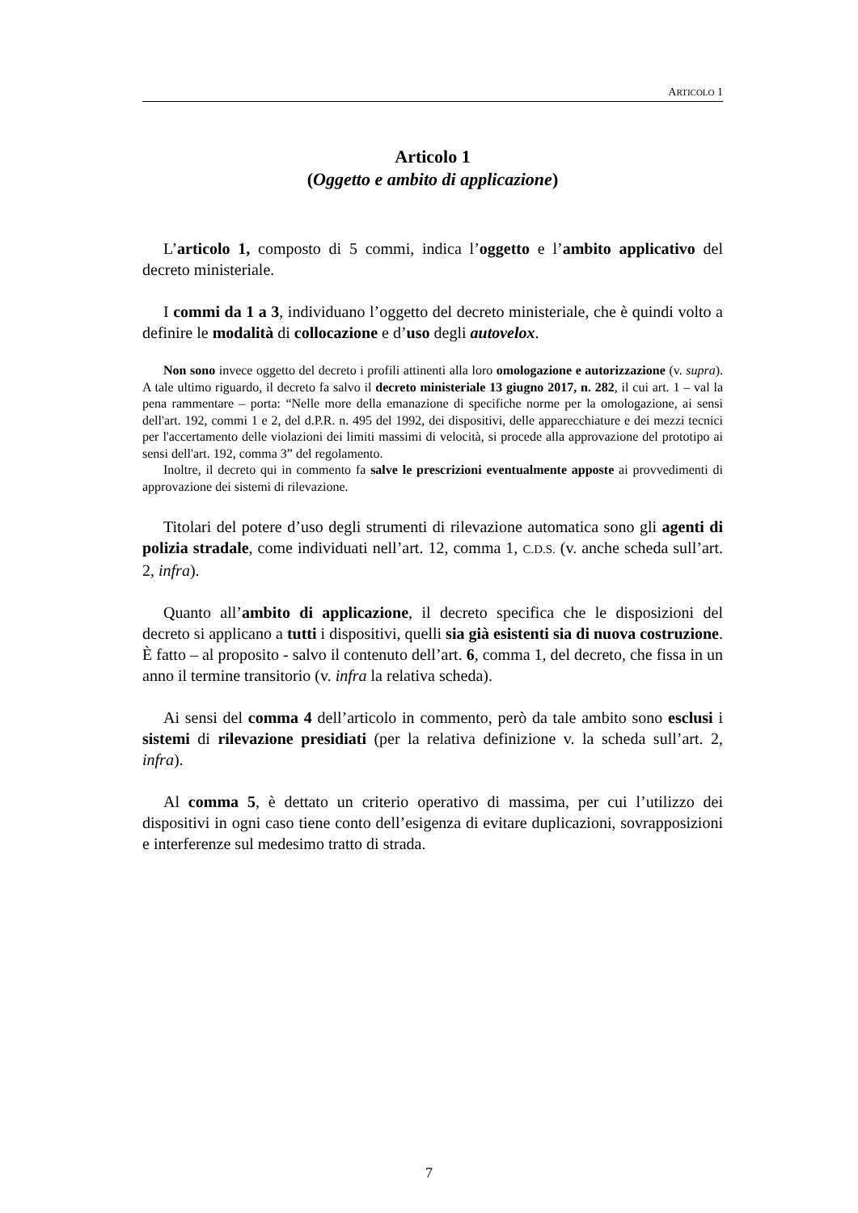ARTICOLO 1
Articolo 1
(Oggetto e ambito di applicazione)
L’articolo 1, composto di 5 commi, indica l’oggetto e l’ambito applicativo del decreto ministeriale.
I commi da 1 a 3, individuano l’oggetto del decreto ministeriale, che è quindi volto a definire le modalità di collocazione e d’uso degli autovelox.
Non sono invece oggetto del decreto i profili attinenti alla loro omologazione e autorizzazione (v. supra). A tale ultimo riguardo, il decreto fa salvo il decreto ministeriale 13 giugno 2017, n. 282, il cui art. 1 – val la pena rammentare – porta: “Nelle more della emanazione di specifiche norme per la omologazione, ai sensi dell'art. 192, commi 1 e 2, del d.P.R. n. 495 del 1992, dei dispositivi, delle apparecchiature e dei mezzi tecnici per l'accertamento delle violazioni dei limiti massimi di velocità, si procede alla approvazione del prototipo ai sensi dell'art. 192, comma 3” del regolamento.
Inoltre, il decreto qui in commento fa salve le prescrizioni eventualmente apposte ai provvedimenti di approvazione dei sistemi di rilevazione.
Titolari del potere d’uso degli strumenti di rilevazione automatica sono gli agenti di polizia stradale, come individuati nell’art. 12, comma 1, C.D.S. (v. anche scheda sull’art. 2, infra).
Quanto all’ambito di applicazione, il decreto specifica che le disposizioni del decreto si applicano a tutti i dispositivi, quelli sia già esistenti sia di nuova costruzione. È fatto – al proposito - salvo il contenuto dell’art. 6, comma 1, del decreto, che fissa in un anno il termine transitorio (v. infra la relativa scheda).
Ai sensi del comma 4 dell’articolo in commento, però da tale ambito sono esclusi i sistemi di rilevazione presidiati (per la relativa definizione v. la scheda sull’art. 2, infra).
Al comma 5, è dettato un criterio operativo di massima, per cui l’utilizzo dei dispositivi in ogni caso tiene conto dell’esigenza di evitare duplicazioni, sovrapposizioni e interferenze sul medesimo tratto di strada.
7